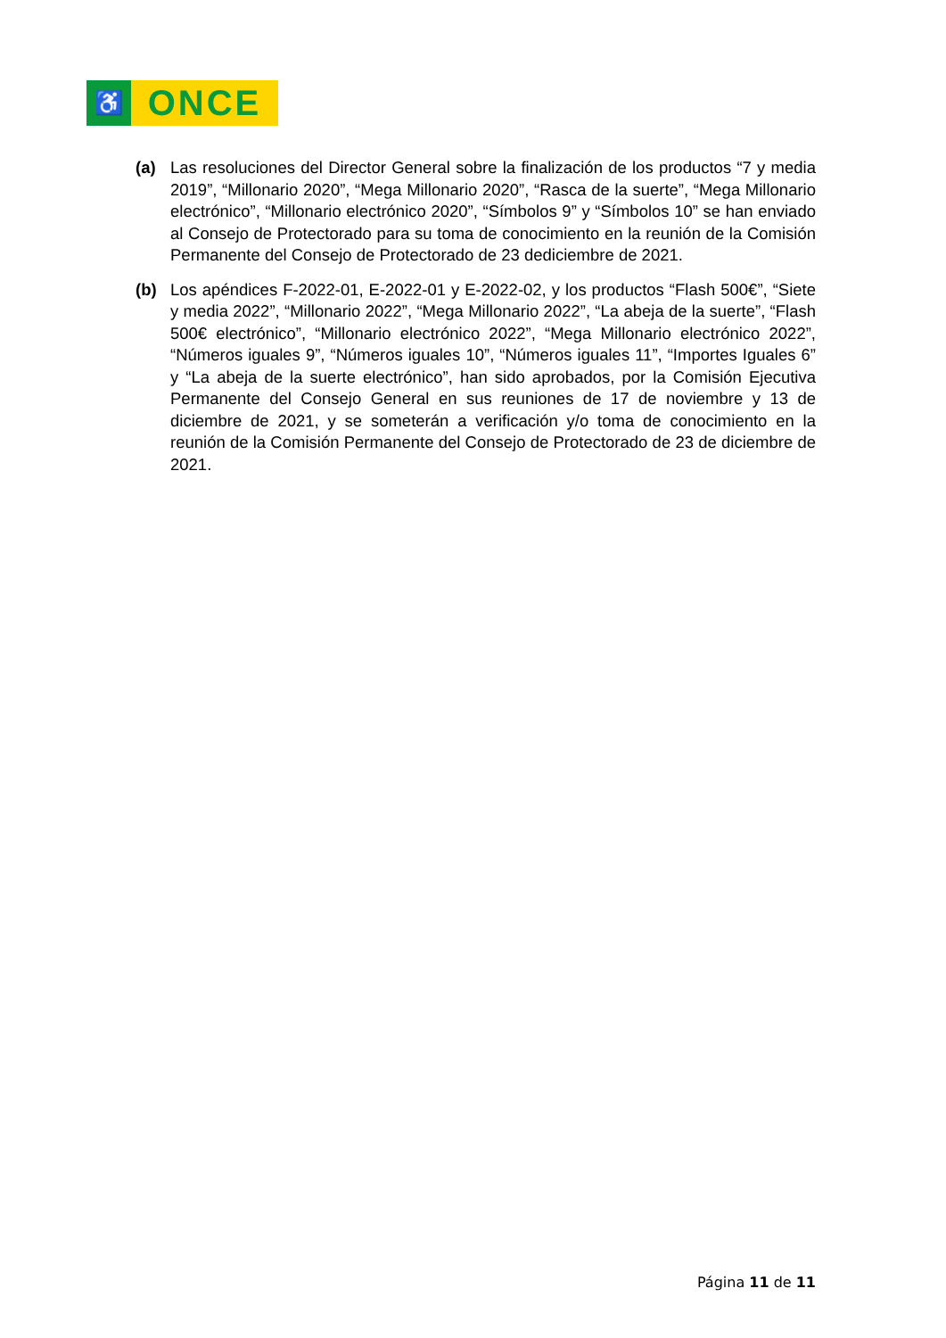♿
ONCE
(a) Las resoluciones del Director General sobre la finalización de los productos “7 y media 2019”, “Millonario 2020”, “Mega Millonario 2020”, “Rasca de la suerte”, “Mega Millonario electrónico”, “Millonario electrónico 2020”, “Símbolos 9” y “Símbolos 10” se han enviado al Consejo de Protectorado para su toma de conocimiento en la reunión de la Comisión Permanente del Consejo de Protectorado de 23 dediciembre de 2021.
(b) Los apéndices F-2022-01, E-2022-01 y E-2022-02, y los productos “Flash 500€”, “Siete y media 2022”, “Millonario 2022”, “Mega Millonario 2022”, “La abeja de la suerte”, “Flash 500€ electrónico”, “Millonario electrónico 2022”, “Mega Millonario electrónico 2022”, “Números iguales 9”, “Números iguales 10”, “Números iguales 11”, “Importes Iguales 6” y “La abeja de la suerte electrónico”, han sido aprobados, por la Comisión Ejecutiva Permanente del Consejo General en sus reuniones de 17 de noviembre y 13 de diciembre de 2021, y se someterán a verificación y/o toma de conocimiento en la reunión de la Comisión Permanente del Consejo de Protectorado de 23 de diciembre de 2021.
Página 11 de 11